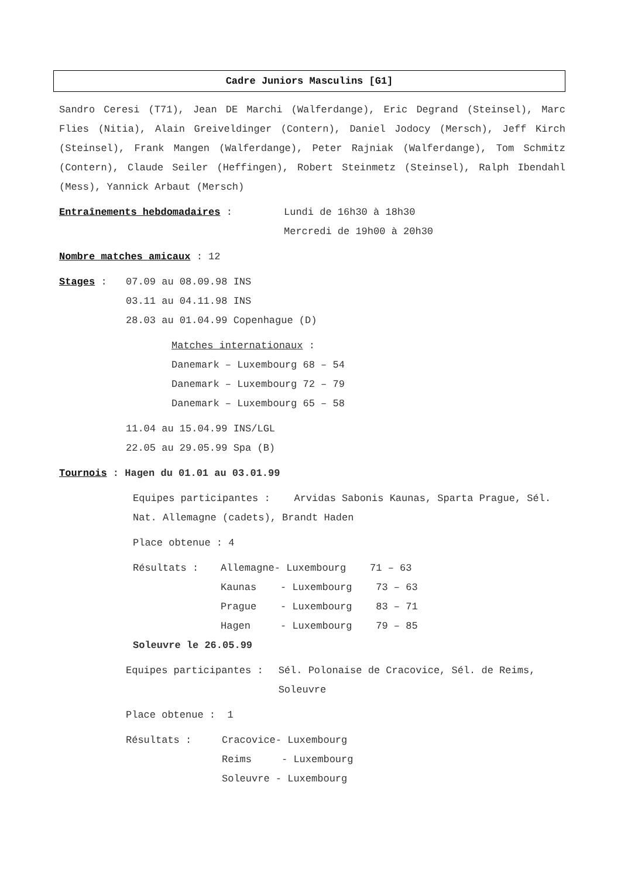Cadre Juniors Masculins [G1]
Sandro Ceresi (T71), Jean DE Marchi (Walferdange), Eric Degrand (Steinsel), Marc Flies (Nitia), Alain Greiveldinger (Contern), Daniel Jodocy (Mersch), Jeff Kirch (Steinsel), Frank Mangen (Walferdange), Peter Rajniak (Walferdange), Tom Schmitz (Contern), Claude Seiler (Heffingen), Robert Steinmetz (Steinsel), Ralph Ibendahl (Mess), Yannick Arbaut (Mersch)
Entraînements hebdomadaires : Lundi de 16h30 à 18h30
Mercredi de 19h00 à 20h30
Nombre matches amicaux : 12
Stages : 07.09 au 08.09.98 INS
03.11 au 04.11.98 INS
28.03 au 01.04.99 Copenhague (D)
Matches internationaux :
Danemark – Luxembourg 68 – 54
Danemark – Luxembourg 72 – 79
Danemark – Luxembourg 65 – 58
11.04 au 15.04.99 INS/LGL
22.05 au 29.05.99 Spa (B)
Tournois : Hagen du 01.01 au 03.01.99
Equipes participantes : Arvidas Sabonis Kaunas, Sparta Prague, Sél. Nat. Allemagne (cadets), Brandt Haden
Place obtenue : 4
Résultats : Allemagne- Luxembourg 71 – 63
Kaunas - Luxembourg 73 – 63
Prague - Luxembourg 83 – 71
Hagen - Luxembourg 79 – 85
Soleuvre le 26.05.99
Equipes participantes : Sél. Polonaise de Cracovice, Sél. de Reims, Soleuvre
Place obtenue : 1
Résultats : Cracovice- Luxembourg
Reims - Luxembourg
Soleuvre - Luxembourg